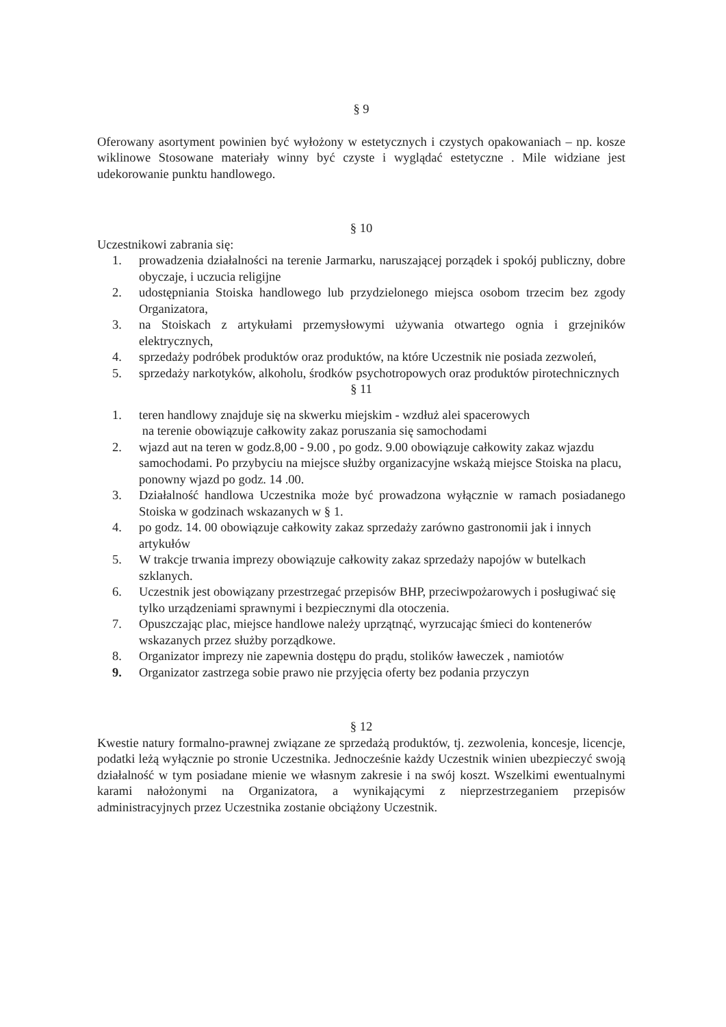§ 9
Oferowany asortyment powinien być wyłożony w estetycznych i czystych opakowaniach – np. kosze wiklinowe Stosowane materiały winny być czyste i wyglądać estetyczne . Mile widziane jest udekorowanie punktu handlowego.
§ 10
Uczestnikowi zabrania się:
1. prowadzenia działalności na terenie Jarmarku, naruszającej porządek i spokój publiczny, dobre obyczaje, i uczucia religijne
2. udostępniania Stoiska handlowego lub przydzielonego miejsca osobom trzecim bez zgody Organizatora,
3. na Stoiskach z artykułami przemysłowymi używania otwartego ognia i grzejników elektrycznych,
4. sprzedaży podróbek produktów oraz produktów, na które Uczestnik nie posiada zezwoleń,
5. sprzedaży narkotyków, alkoholu, środków psychotropowych oraz produktów pirotechnicznych
§ 11
1. teren handlowy znajduje się na skwerku miejskim - wzdłuż alei spacerowych
na terenie obowiązuje całkowity zakaz poruszania się samochodami
2. wjazd aut na teren w godz.8,00 - 9.00 , po godz. 9.00 obowiązuje całkowity zakaz wjazdu samochodami. Po przybyciu na miejsce służby organizacyjne wskażą miejsce Stoiska na placu, ponowny wjazd po godz. 14 .00.
3. Działalność handlowa Uczestnika może być prowadzona wyłącznie w ramach posiadanego Stoiska w godzinach wskazanych w § 1.
4. po godz. 14. 00 obowiązuje całkowity zakaz sprzedaży zarówno gastronomii jak i innych artykułów
5. W trakcje trwania imprezy obowiązuje całkowity zakaz sprzedaży napojów w butelkach szklanych.
6. Uczestnik jest obowiązany przestrzegać przepisów BHP, przeciwpożarowych i posługiwać się tylko urządzeniami sprawnymi i bezpiecznymi dla otoczenia.
7. Opuszczając plac, miejsce handlowe należy uprzątnąć, wyrzucając śmieci do kontenerów wskazanych przez służby porządkowe.
8. Organizator imprezy nie zapewnia dostępu do prądu, stolików ławeczek , namiotów
9. Organizator zastrzega sobie prawo nie przyjęcia oferty bez podania przyczyn
§ 12
Kwestie natury formalno-prawnej związane ze sprzedażą produktów, tj. zezwolenia, koncesje, licencje, podatki leżą wyłącznie po stronie Uczestnika. Jednocześnie każdy Uczestnik winien ubezpieczyć swoją działalność w tym posiadane mienie we własnym zakresie i na swój koszt. Wszelkimi ewentualnymi karami nałożonymi na Organizatora, a wynikającymi z nieprzestrzeganiem przepisów administracyjnych przez Uczestnika zostanie obciążony Uczestnik.